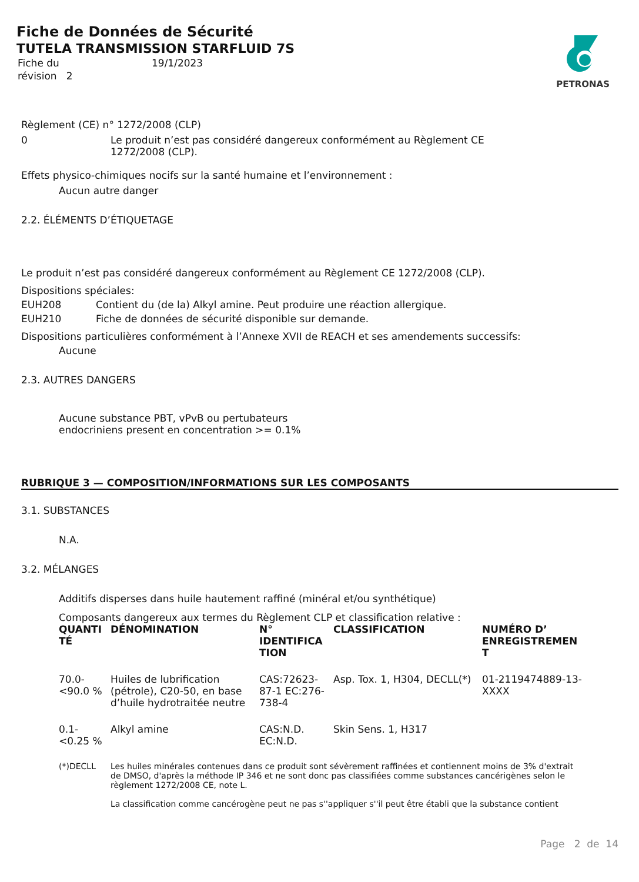Fiche de Données de Sécurité
TUTELA TRANSMISSION STARFLUID 7S
| Fiche du | 19/1/2023 |
| révision 2 | |
PETRONAS
Règlement (CE) n° 1272/2008 (CLP)
0 Le produit n’est pas considéré dangereux conformément au Règlement CE 1272/2008 (CLP).
Effets physico-chimiques nocifs sur la santé humaine et l’environnement :
Aucun autre danger
2.2. ÉLÉMENTS D’ÉTIQUETAGE
Le produit n’est pas considéré dangereux conformément au Règlement CE 1272/2008 (CLP).
Dispositions spéciales:
EUH208 Contient du (de la) Alkyl amine. Peut produire une réaction allergique.
EUH210 Fiche de données de sécurité disponible sur demande.
Dispositions particulières conformément à l’Annexe XVII de REACH et ses amendements successifs:
Aucune
2.3. AUTRES DANGERS
Aucune substance PBT, vPvB ou pertubateurs endocriniens present en concentration >= 0.1%
RUBRIQUE 3 — COMPOSITION/INFORMATIONS SUR LES COMPOSANTS
3.1. SUBSTANCES
N.A.
3.2. MÉLANGES
Additifs disperses dans huile hautement raffiné (minéral et/ou synthétique)
Composants dangereux aux termes du Règlement CLP et classification relative :
| QUANTI TÉ | DÉNOMINATION | N° IDENTIFICA TION | CLASSIFICATION | NUMÉRO D’ ENREGISTREMEN T |
| --- | --- | --- | --- | --- |
| 70.0-<90.0 % | Huiles de lubrification (pétrole), C20-50, en base d’huile hydrotraitée neutre | CAS:72623-87-1 EC:276-738-4 | Asp. Tox. 1, H304, DECLL(*) | 01-2119474889-13-XXXX |
| 0.1-<0.25 % | Alkyl amine | CAS:N.D. EC:N.D. | Skin Sens. 1, H317 | |
(*)DECLL Les huiles minérales contenues dans ce produit sont sévèrement raffinées et contiennent moins de 3% d'extrait de DMSO, d'après la méthode IP 346 et ne sont donc pas classifiées comme substances cancérigènes selon le règlement 1272/2008 CE, note L.
La classification comme cancérogène peut ne pas s''appliquer s''il peut être établi que la substance contient
Page 2 de 14